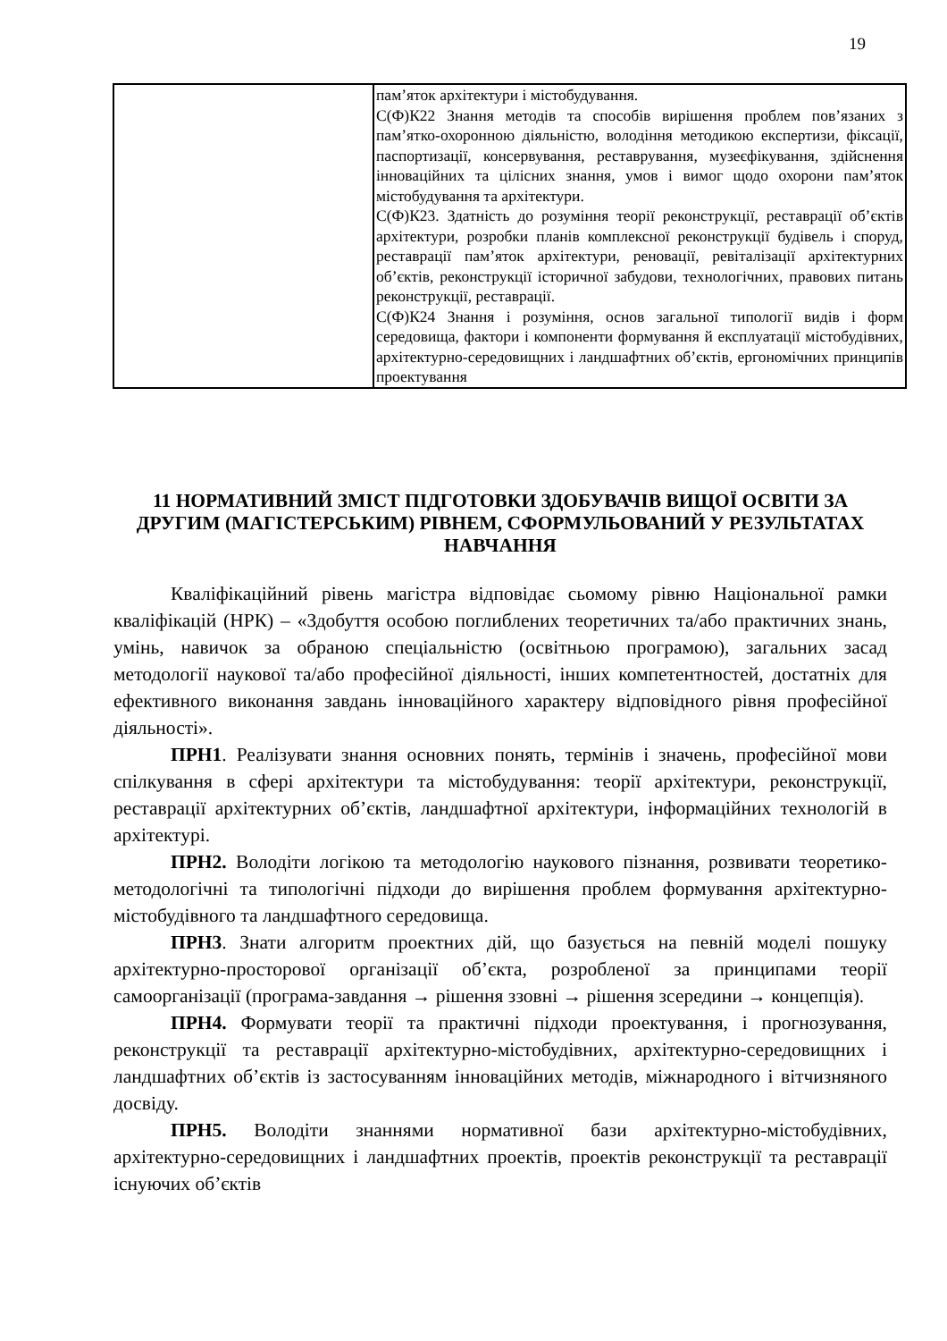19
| | пам’яток архітектури і містобудування. С(Ф)К22 Знання методів та способів вирішення проблем пов’язаних з пам’ятко-охоронною діяльністю, володіння методикою експертизи, фіксації, паспортизації, консервування, реставрування, музеєфікування, здійснення інноваційних та цілісних знання, умов і вимог щодо охорони пам’яток містобудування та архітектури. С(Ф)К23. Здатність до розуміння теорії реконструкції, реставрації об’єктів архітектури, розробки планів комплексної реконструкції будівель і споруд, реставрації пам’яток архітектури, реновації, ревіталізації архітектурних об’єктів, реконструкції історичної забудови, технологічних, правових питань реконструкції, реставрації. С(Ф)К24 Знання і розуміння, основ загальної типології видів і форм середовища, фактори і компоненти формування й експлуатації містобудівних, архітектурно-середовищних і ландшафтних об’єктів, ергономічних принципів проектування |
11 НОРМАТИВНИЙ ЗМІСТ ПІДГОТОВКИ ЗДОБУВАЧІВ ВИЩОЇ ОСВІТИ ЗА ДРУГИМ (МАГІСТЕРСЬКИМ) РІВНЕМ, СФОРМУЛЬОВАНИЙ У РЕЗУЛЬТАТАХ НАВЧАННЯ
Кваліфікаційний рівень магістра відповідає сьомому рівню Національної рамки кваліфікацій (НРК) – «Здобуття особою поглиблених теоретичних та/або практичних знань, умінь, навичок за обраною спеціальністю (освітньою програмою), загальних засад методології наукової та/або професійної діяльності, інших компетентностей, достатніх для ефективного виконання завдань інноваційного характеру відповідного рівня професійної діяльності».
ПРН1. Реалізувати знання основних понять, термінів і значень, професійної мови спілкування в сфері архітектури та містобудування: теорії архітектури, реконструкції, реставрації архітектурних об’єктів, ландшафтної архітектури, інформаційних технологій в архітектурі.
ПРН2. Володіти логікою та методологію наукового пізнання, розвивати теоретико-методологічні та типологічні підходи до вирішення проблем формування архітектурно-містобудівного та ландшафтного середовища.
ПРН3. Знати алгоритм проектних дій, що базується на певній моделі пошуку архітектурно-просторової організації об’єкта, розробленої за принципами теорії самоорганізації (програма-завдання → рішення ззовні → рішення зсередини → концепція).
ПРН4. Формувати теорії та практичні підходи проектування, і прогнозування, реконструкції та реставрації архітектурно-містобудівних, архітектурно-середовищних і ландшафтних об’єктів із застосуванням інноваційних методів, міжнародного і вітчизняного досвіду.
ПРН5. Володіти знаннями нормативної бази архітектурно-містобудівних, архітектурно-середовищних і ландшафтних проектів, проектів реконструкції та реставрації існуючих об’єктів